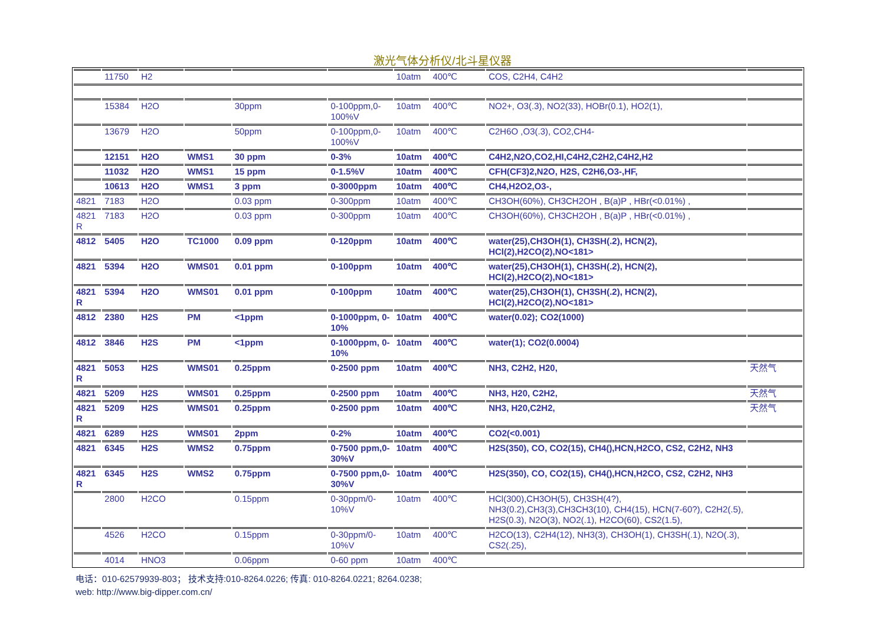激光气体分析仪/北斗星仪器
| | 11750 | H2 | | | | 10atm | 400℃ | COS, C2H4, C4H2 | |
| | 15384 | H2O | | 30ppm | 0-100ppm,0-100%V | 10atm | 400℃ | NO2+, O3(.3), NO2(33), HOBr(0.1), HO2(1), | |
| | 13679 | H2O | | 50ppm | 0-100ppm,0-100%V | 10atm | 400℃ | C2H6O ,O3(.3), CO2,CH4- | |
| | 12151 | H2O | WMS1 | 30 ppm | 0-3% | 10atm | 400℃ | C4H2,N2O,CO2,HI,C4H2,C2H2,C4H2,H2 | |
| | 11032 | H2O | WMS1 | 15 ppm | 0-1.5%V | 10atm | 400℃ | CFH(CF3)2,N2O, H2S, C2H6,O3-,HF, | |
| | 10613 | H2O | WMS1 | 3 ppm | 0-3000ppm | 10atm | 400℃ | CH4,H2O2,O3-, | |
| 4821 | 7183 | H2O | | 0.03 ppm | 0-300ppm | 10atm | 400℃ | CH3OH(60%), CH3CH2OH , B(a)P , HBr(<0.01%) , | |
| 4821 R | 7183 | H2O | | 0.03 ppm | 0-300ppm | 10atm | 400℃ | CH3OH(60%), CH3CH2OH , B(a)P , HBr(<0.01%) , | |
| 4812 | 5405 | H2O | TC1000 | 0.09 ppm | 0-120ppm | 10atm | 400℃ | water(25),CH3OH(1), CH3SH(.2), HCN(2), HCl(2),H2CO(2),NO<181> | |
| 4821 | 5394 | H2O | WMS01 | 0.01 ppm | 0-100ppm | 10atm | 400℃ | water(25),CH3OH(1), CH3SH(.2), HCN(2), HCl(2),H2CO(2),NO<181> | |
| 4821 R | 5394 | H2O | WMS01 | 0.01 ppm | 0-100ppm | 10atm | 400℃ | water(25),CH3OH(1), CH3SH(.2), HCN(2), HCl(2),H2CO(2),NO<181> | |
| 4812 | 2380 | H2S | PM | <1ppm | 0-1000ppm, 0-10% | 10atm | 400℃ | water(0.02); CO2(1000) | |
| 4812 | 3846 | H2S | PM | <1ppm | 0-1000ppm, 0-10% | 10atm | 400℃ | water(1); CO2(0.0004) | |
| 4821 R | 5053 | H2S | WMS01 | 0.25ppm | 0-2500 ppm | 10atm | 400℃ | NH3, C2H2, H20, | 天然气 |
| 4821 | 5209 | H2S | WMS01 | 0.25ppm | 0-2500 ppm | 10atm | 400℃ | NH3, H20, C2H2, | 天然气 |
| 4821 R | 5209 | H2S | WMS01 | 0.25ppm | 0-2500 ppm | 10atm | 400℃ | NH3, H20,C2H2, | 天然气 |
| 4821 | 6289 | H2S | WMS01 | 2ppm | 0-2% | 10atm | 400℃ | CO2(<0.001) | |
| 4821 | 6345 | H2S | WMS2 | 0.75ppm | 0-7500 ppm,0-30%V | 10atm | 400℃ | H2S(350), CO, CO2(15), CH4(),HCN,H2CO, CS2, C2H2, NH3 | |
| 4821 R | 6345 | H2S | WMS2 | 0.75ppm | 0-7500 ppm,0-30%V | 10atm | 400℃ | H2S(350), CO, CO2(15), CH4(),HCN,H2CO, CS2, C2H2, NH3 | |
| | 2800 | H2CO | | 0.15ppm | 0-30ppm/0-10%V | 10atm | 400℃ | HCl(300),CH3OH(5), CH3SH(4?), NH3(0.2),CH3(3),CH3CH3(10), CH4(15), HCN(7-60?), C2H2(.5), H2S(0.3), N2O(3), NO2(.1), H2CO(60), CS2(1.5), | |
| | 4526 | H2CO | | 0.15ppm | 0-30ppm/0-10%V | 10atm | 400℃ | H2CO(13), C2H4(12), NH3(3), CH3OH(1), CH3SH(.1), N2O(.3), CS2(.25), | |
| | 4014 | HNO3 | | 0.06ppm | 0-60 ppm | 10atm | 400℃ | | |
电话：010-62579939-803； 技术支持:010-8264.0226; 传真: 010-8264.0221; 8264.0238;
web: http://www.big-dipper.com.cn/